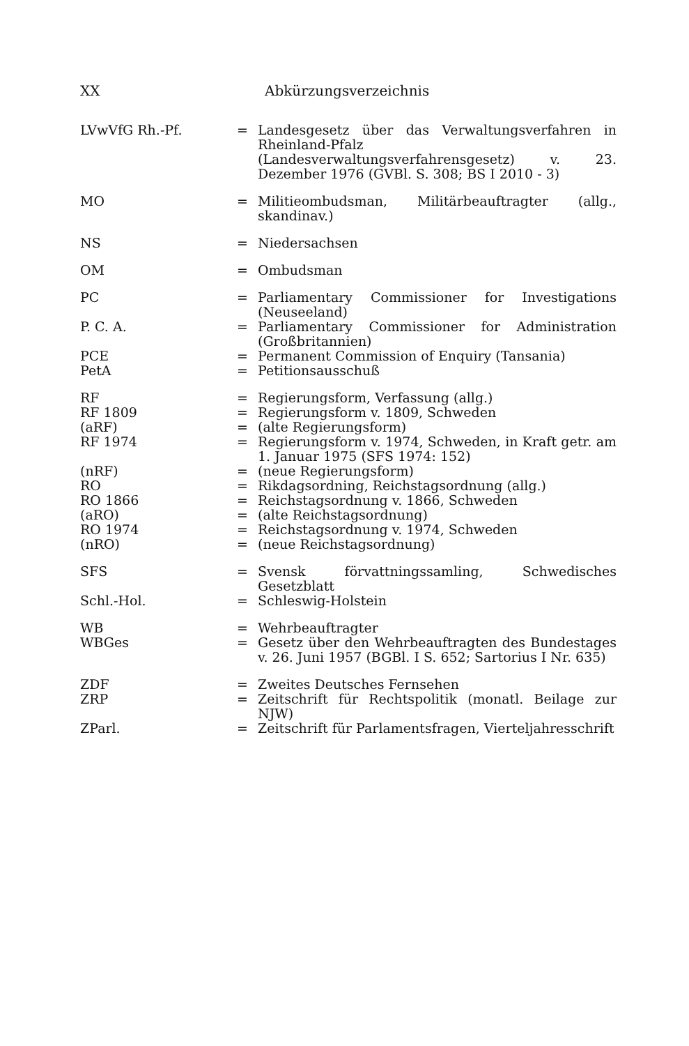XX Abkürzungsverzeichnis
| LVwVfG Rh.-Pf. | = | Landesgesetz über das Verwaltungsverfahren in Rheinland-Pfalz (Landesverwaltungsverfahrensgesetz) v. 23. Dezember 1976 (GVBl. S. 308; BS I 2010 - 3) |
| MO | = | Militieombudsman, Militärbeauftragter (allg., skandinav.) |
| NS | = | Niedersachsen |
| OM | = | Ombudsman |
| PC | = | Parliamentary Commissioner for Investigations (Neuseeland) |
| P. C. A. | = | Parliamentary Commissioner for Administration (Großbritannien) |
| PCE | = | Permanent Commission of Enquiry (Tansania) |
| PetA | = | Petitionsausschuß |
| RF | = | Regierungsform, Verfassung (allg.) |
| RF 1809 | = | Regierungsform v. 1809, Schweden |
| (aRF) | = | (alte Regierungsform) |
| RF 1974 | = | Regierungsform v. 1974, Schweden, in Kraft getr. am 1. Januar 1975 (SFS 1974: 152) |
| (nRF) | = | (neue Regierungsform) |
| RO | = | Rikdagsordning, Reichstagsordnung (allg.) |
| RO 1866 | = | Reichstagsordnung v. 1866, Schweden |
| (aRO) | = | (alte Reichstagsordnung) |
| RO 1974 | = | Reichstagsordnung v. 1974, Schweden |
| (nRO) | = | (neue Reichstagsordnung) |
| SFS | = | Svensk förvattningssamling, Schwedisches Gesetzblatt |
| Schl.-Hol. | = | Schleswig-Holstein |
| WB | = | Wehrbeauftragter |
| WBGes | = | Gesetz über den Wehrbeauftragten des Bundestages v. 26. Juni 1957 (BGBl. I S. 652; Sartorius I Nr. 635) |
| ZDF | = | Zweites Deutsches Fernsehen |
| ZRP | = | Zeitschrift für Rechtspolitik (monatl. Beilage zur NJW) |
| ZParl. | = | Zeitschrift für Parlamentsfragen, Vierteljahresschrift |